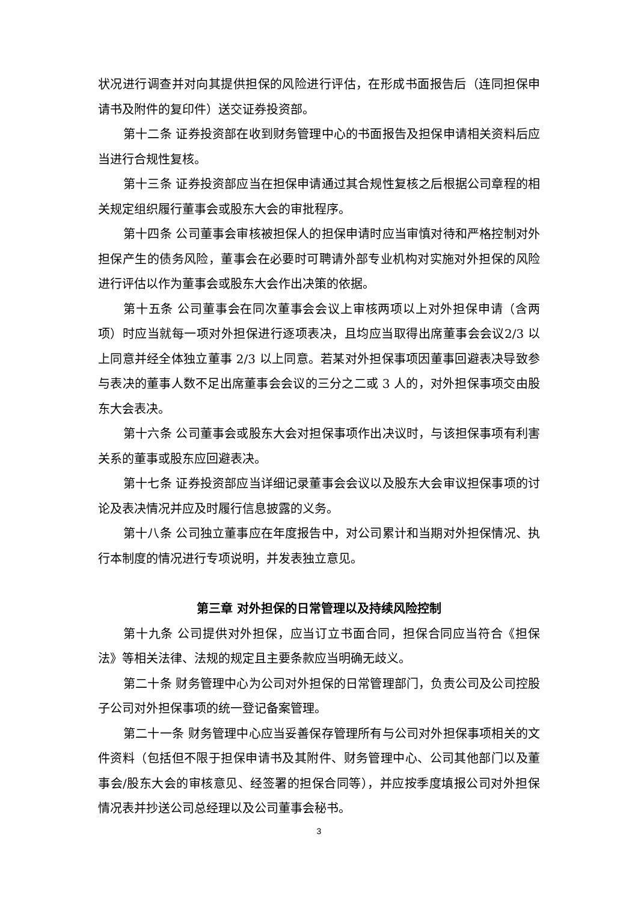状况进行调查并对向其提供担保的风险进行评估，在形成书面报告后（连同担保申请书及附件的复印件）送交证券投资部。
第十二条 证券投资部在收到财务管理中心的书面报告及担保申请相关资料后应当进行合规性复核。
第十三条 证券投资部应当在担保申请通过其合规性复核之后根据公司章程的相关规定组织履行董事会或股东大会的审批程序。
第十四条 公司董事会审核被担保人的担保申请时应当审慎对待和严格控制对外担保产生的债务风险，董事会在必要时可聘请外部专业机构对实施对外担保的风险进行评估以作为董事会或股东大会作出决策的依据。
第十五条 公司董事会在同次董事会会议上审核两项以上对外担保申请（含两项）时应当就每一项对外担保进行逐项表决，且均应当取得出席董事会会议2/3 以上同意并经全体独立董事 2/3 以上同意。若某对外担保事项因董事回避表决导致参与表决的董事人数不足出席董事会会议的三分之二或 3 人的，对外担保事项交由股东大会表决。
第十六条 公司董事会或股东大会对担保事项作出决议时，与该担保事项有利害关系的董事或股东应回避表决。
第十七条 证券投资部应当详细记录董事会会议以及股东大会审议担保事项的讨论及表决情况并应及时履行信息披露的义务。
第十八条 公司独立董事应在年度报告中，对公司累计和当期对外担保情况、执行本制度的情况进行专项说明，并发表独立意见。
第三章 对外担保的日常管理以及持续风险控制
第十九条 公司提供对外担保，应当订立书面合同，担保合同应当符合《担保法》等相关法律、法规的规定且主要条款应当明确无歧义。
第二十条 财务管理中心为公司对外担保的日常管理部门，负责公司及公司控股子公司对外担保事项的统一登记备案管理。
第二十一条 财务管理中心应当妥善保存管理所有与公司对外担保事项相关的文件资料（包括但不限于担保申请书及其附件、财务管理中心、公司其他部门以及董事会/股东大会的审核意见、经签署的担保合同等），并应按季度填报公司对外担保情况表并抄送公司总经理以及公司董事会秘书。
3